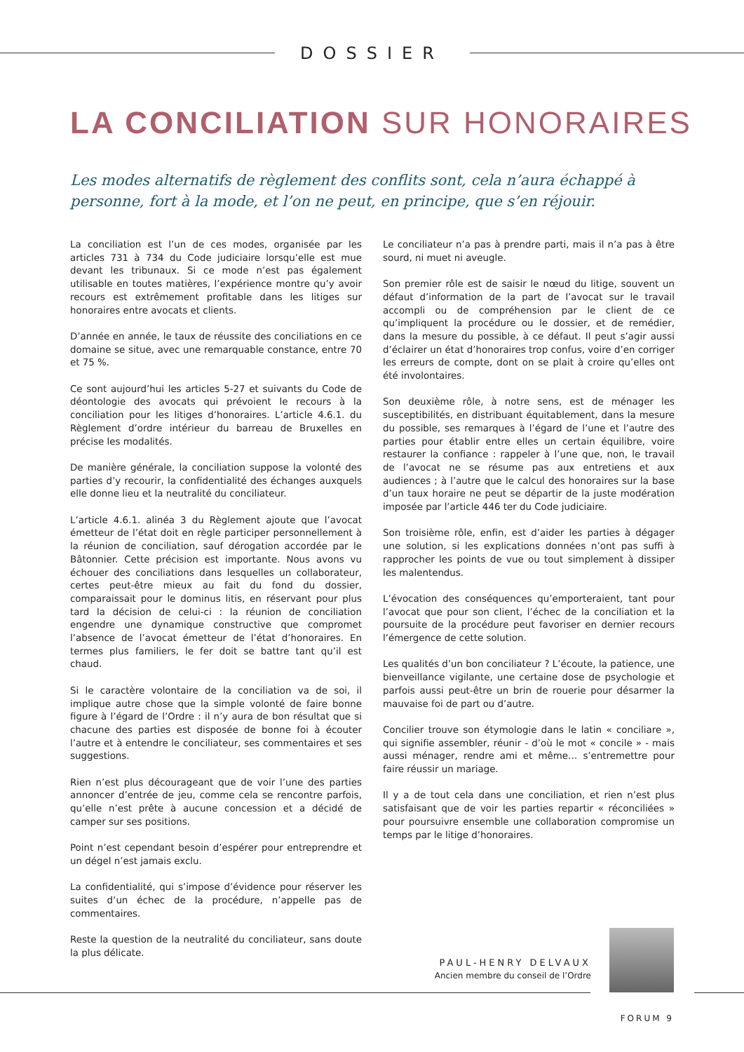DOSSIER
LA CONCILIATION SUR HONORAIRES
Les modes alternatifs de règlement des conflits sont, cela n’aura échappé à personne, fort à la mode, et l’on ne peut, en principe, que s’en réjouir.
La conciliation est l’un de ces modes, organisée par les articles 731 à 734 du Code judiciaire lorsqu’elle est mue devant les tribunaux. Si ce mode n’est pas également utilisable en toutes matières, l’expérience montre qu’y avoir recours est extrêmement profitable dans les litiges sur honoraires entre avocats et clients.
D’année en année, le taux de réussite des conciliations en ce domaine se situe, avec une remarquable constance, entre 70 et 75 %.
Ce sont aujourd’hui les articles 5-27 et suivants du Code de déontologie des avocats qui prévoient le recours à la conciliation pour les litiges d’honoraires. L’article 4.6.1. du Règlement d’ordre intérieur du barreau de Bruxelles en précise les modalités.
De manière générale, la conciliation suppose la volonté des parties d’y recourir, la confidentialité des échanges auxquels elle donne lieu et la neutralité du conciliateur.
L’article 4.6.1. alinéa 3 du Règlement ajoute que l’avocat émetteur de l’état doit en règle participer personnellement à la réunion de conciliation, sauf dérogation accordée par le Bâtonnier. Cette précision est importante. Nous avons vu échouer des conciliations dans lesquelles un collaborateur, certes peut-être mieux au fait du fond du dossier, comparaissait pour le dominus litis, en réservant pour plus tard la décision de celui-ci : la réunion de conciliation engendre une dynamique constructive que compromet l’absence de l’avocat émetteur de l’état d’honoraires. En termes plus familiers, le fer doit se battre tant qu’il est chaud.
Si le caractère volontaire de la conciliation va de soi, il implique autre chose que la simple volonté de faire bonne figure à l’égard de l’Ordre : il n’y aura de bon résultat que si chacune des parties est disposée de bonne foi à écouter l’autre et à entendre le conciliateur, ses commentaires et ses suggestions.
Rien n’est plus décourageant que de voir l’une des parties annoncer d’entrée de jeu, comme cela se rencontre parfois, qu’elle n’est prête à aucune concession et a décidé de camper sur ses positions.
Point n’est cependant besoin d’espérer pour entreprendre et un dégel n’est jamais exclu.
La confidentialité, qui s’impose d’évidence pour réserver les suites d’un échec de la procédure, n’appelle pas de commentaires.
Reste la question de la neutralité du conciliateur, sans doute la plus délicate.
Le conciliateur n’a pas à prendre parti, mais il n’a pas à être sourd, ni muet ni aveugle.
Son premier rôle est de saisir le nœud du litige, souvent un défaut d’information de la part de l’avocat sur le travail accompli ou de compréhension par le client de ce qu’impliquent la procédure ou le dossier, et de remédier, dans la mesure du possible, à ce défaut. Il peut s’agir aussi d’éclairer un état d’honoraires trop confus, voire d’en corriger les erreurs de compte, dont on se plait à croire qu’elles ont été involontaires.
Son deuxième rôle, à notre sens, est de ménager les susceptibilités, en distribuant équitablement, dans la mesure du possible, ses remarques à l’égard de l’une et l’autre des parties pour établir entre elles un certain équilibre, voire restaurer la confiance : rappeler à l’une que, non, le travail de l’avocat ne se résume pas aux entretiens et aux audiences ; à l’autre que le calcul des honoraires sur la base d’un taux horaire ne peut se départir de la juste modération imposée par l’article 446 ter du Code judiciaire.
Son troisième rôle, enfin, est d’aider les parties à dégager une solution, si les explications données n’ont pas suffi à rapprocher les points de vue ou tout simplement à dissiper les malentendus.
L’évocation des conséquences qu’emporteraient, tant pour l’avocat que pour son client, l’échec de la conciliation et la poursuite de la procédure peut favoriser en dernier recours l’émergence de cette solution.
Les qualités d’un bon conciliateur ? L’écoute, la patience, une bienveillance vigilante, une certaine dose de psychologie et parfois aussi peut-être un brin de rouerie pour désarmer la mauvaise foi de part ou d’autre.
Concilier trouve son étymologie dans le latin « conciliare », qui signifie assembler, réunir - d’où le mot « concile » - mais aussi ménager, rendre ami et même… s’entremettre pour faire réussir un mariage.
Il y a de tout cela dans une conciliation, et rien n’est plus satisfaisant que de voir les parties repartir « réconciliées » pour poursuivre ensemble une collaboration compromise un temps par le litige d’honoraires.
PAUL-HENRY DELVAUX
Ancien membre du conseil de l’Ordre
FORUM 9